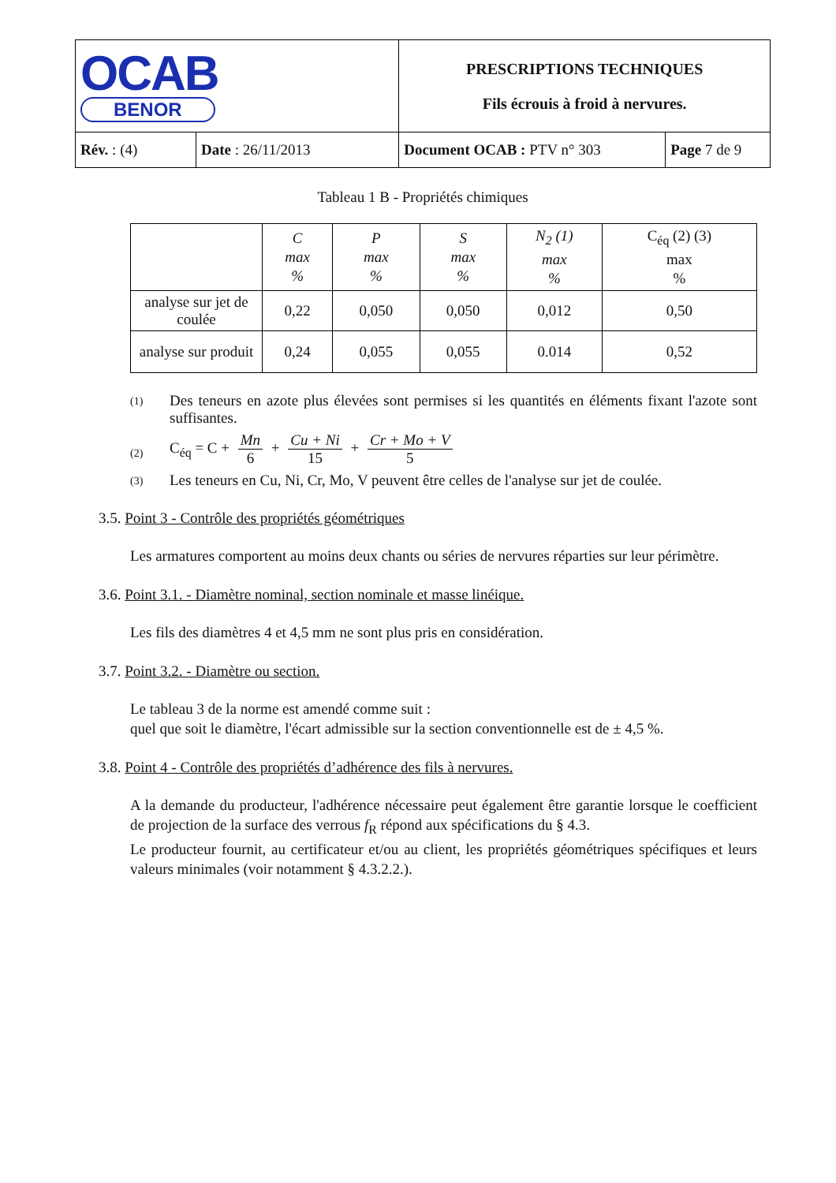| OCAB BENOR | | PRESCRIPTIONS TECHNIQUES Fils écrouis à froid à nervures. | |
| Rév. : (4) | Date : 26/11/2013 | Document OCAB : PTV n° 303 | Page 7 de 9 |
Tableau 1 B - Propriétés chimiques
| | C max % | P max % | S max % | N<sub>2</sub> (1) max % | C<sub>éq</sub> (2) (3) max % |
| --- | --- | --- | --- | --- | --- |
| analyse sur jet de coulée | 0,22 | 0,050 | 0,050 | 0,012 | 0,50 |
| analyse sur produit | 0,24 | 0,055 | 0,055 | 0.014 | 0,52 |
(1) Des teneurs en azote plus élevées sont permises si les quantités en éléments fixant l'azote sont suffisantes.
(2) C<sub>éq</sub> = C + Mn 6 + Cu + Ni 15 + Cr + Mo + V 5
(3) Les teneurs en Cu, Ni, Cr, Mo, V peuvent être celles de l'analyse sur jet de coulée.
3.5. Point 3 - Contrôle des propriétés géométriques
Les armatures comportent au moins deux chants ou séries de nervures réparties sur leur périmètre.
3.6. Point 3.1. - Diamètre nominal, section nominale et masse linéique.
Les fils des diamètres 4 et 4,5 mm ne sont plus pris en considération.
3.7. Point 3.2. - Diamètre ou section.
Le tableau 3 de la norme est amendé comme suit :
quel que soit le diamètre, l'écart admissible sur la section conventionnelle est de ± 4,5 %.
3.8. Point 4 - Contrôle des propriétés d’adhérence des fils à nervures.
A la demande du producteur, l'adhérence nécessaire peut également être garantie lorsque le coefficient de projection de la surface des verrous f<sub>R</sub> répond aux spécifications du § 4.3.
Le producteur fournit, au certificateur et/ou au client, les propriétés géométriques spécifiques et leurs valeurs minimales (voir notamment § 4.3.2.2.).